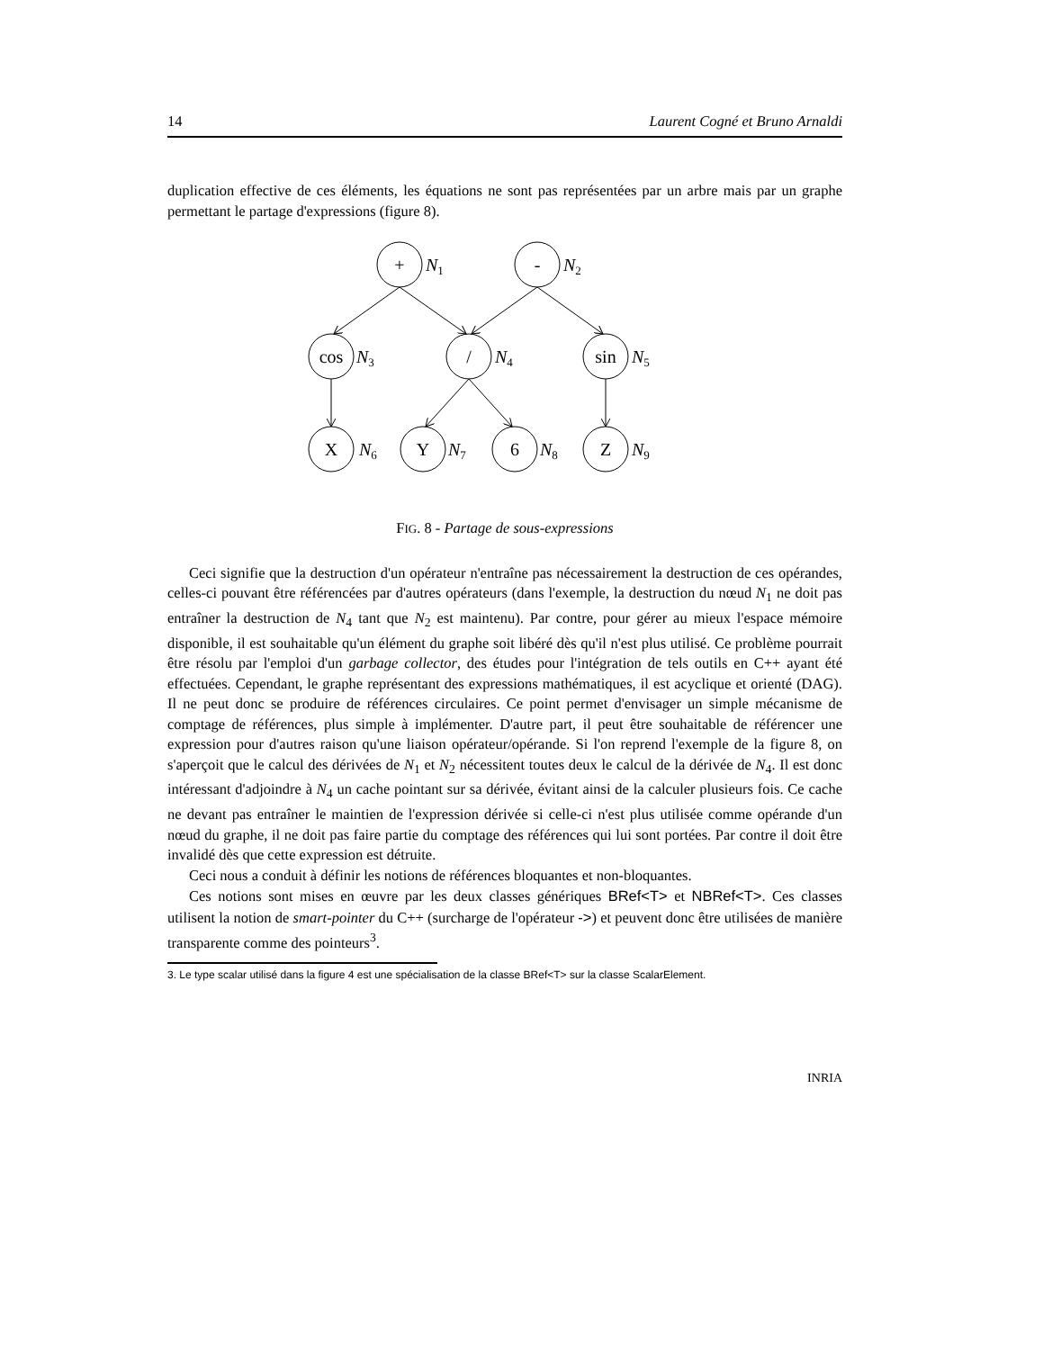14 Laurent Cogné et Bruno Arnaldi
duplication effective de ces éléments, les équations ne sont pas représentées par un arbre mais par un graphe permettant le partage d'expressions (figure 8).
+
-
cos
/
sin
X
Y
6
Z
N1
N2
N3
N4
N5
N6
N7
N8
N9
FIG. 8 - Partage de sous-expressions
Ceci signifie que la destruction d'un opérateur n'entraîne pas nécessairement la destruction de ces opérandes, celles-ci pouvant être référencées par d'autres opérateurs (dans l'exemple, la destruction du nœud N<sub>1</sub> ne doit pas entraîner la destruction de N<sub>4</sub> tant que N<sub>2</sub> est maintenu). Par contre, pour gérer au mieux l'espace mémoire disponible, il est souhaitable qu'un élément du graphe soit libéré dès qu'il n'est plus utilisé. Ce problème pourrait être résolu par l'emploi d'un garbage collector, des études pour l'intégration de tels outils en C++ ayant été effectuées. Cependant, le graphe représentant des expressions mathématiques, il est acyclique et orienté (DAG). Il ne peut donc se produire de références circulaires. Ce point permet d'envisager un simple mécanisme de comptage de références, plus simple à implémenter. D'autre part, il peut être souhaitable de référencer une expression pour d'autres raison qu'une liaison opérateur/opérande. Si l'on reprend l'exemple de la figure 8, on s'aperçoit que le calcul des dérivées de N<sub>1</sub> et N<sub>2</sub> nécessitent toutes deux le calcul de la dérivée de N<sub>4</sub>. Il est donc intéressant d'adjoindre à N<sub>4</sub> un cache pointant sur sa dérivée, évitant ainsi de la calculer plusieurs fois. Ce cache ne devant pas entraîner le maintien de l'expression dérivée si celle-ci n'est plus utilisée comme opérande d'un nœud du graphe, il ne doit pas faire partie du comptage des références qui lui sont portées. Par contre il doit être invalidé dès que cette expression est détruite.
Ceci nous a conduit à définir les notions de références bloquantes et non-bloquantes.
Ces notions sont mises en œuvre par les deux classes génériques BRef<T> et NBRef<T>. Ces classes utilisent la notion de smart-pointer du C++ (surcharge de l'opérateur ->) et peuvent donc être utilisées de manière transparente comme des pointeurs<sup>3</sup>.
3. Le type scalar utilisé dans la figure 4 est une spécialisation de la classe BRef<T> sur la classe ScalarElement.
INRIA